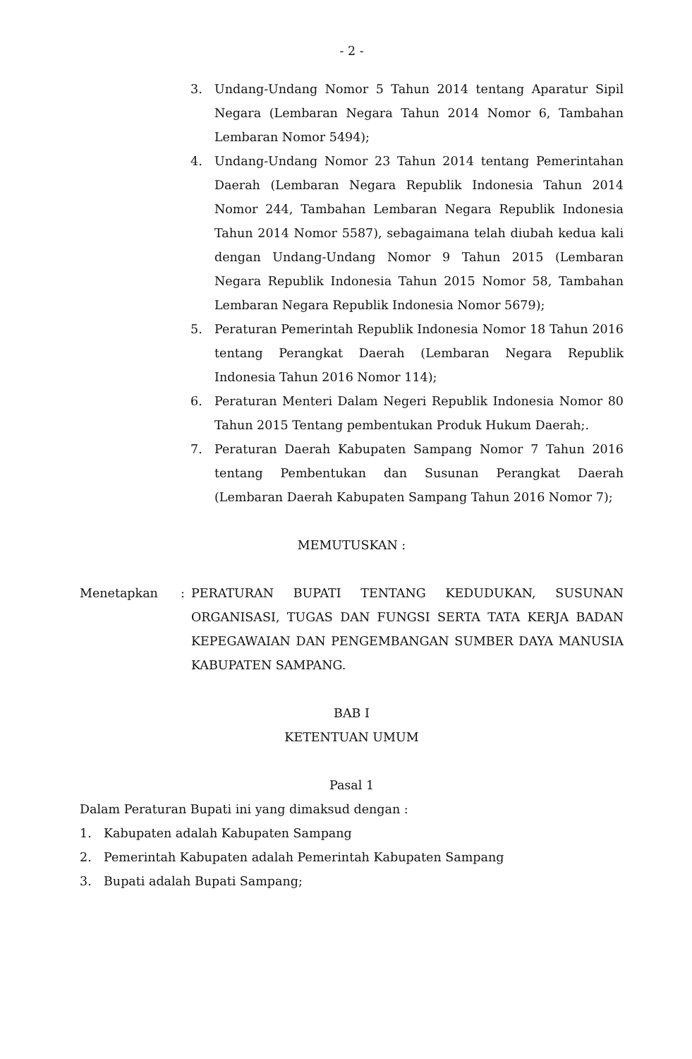- 2 -
3. Undang-Undang Nomor 5 Tahun 2014 tentang Aparatur Sipil Negara (Lembaran Negara Tahun 2014 Nomor 6, Tambahan Lembaran Nomor 5494);
4. Undang-Undang Nomor 23 Tahun 2014 tentang Pemerintahan Daerah (Lembaran Negara Republik Indonesia Tahun 2014 Nomor 244, Tambahan Lembaran Negara Republik Indonesia Tahun 2014 Nomor 5587), sebagaimana telah diubah kedua kali dengan Undang-Undang Nomor 9 Tahun 2015 (Lembaran Negara Republik Indonesia Tahun 2015 Nomor 58, Tambahan Lembaran Negara Republik Indonesia Nomor 5679);
5. Peraturan Pemerintah Republik Indonesia Nomor 18 Tahun 2016 tentang Perangkat Daerah (Lembaran Negara Republik Indonesia Tahun 2016 Nomor 114);
6. Peraturan Menteri Dalam Negeri Republik Indonesia Nomor 80 Tahun 2015 Tentang pembentukan Produk Hukum Daerah;.
7. Peraturan Daerah Kabupaten Sampang Nomor 7 Tahun 2016 tentang Pembentukan dan Susunan Perangkat Daerah (Lembaran Daerah Kabupaten Sampang Tahun 2016 Nomor 7);
MEMUTUSKAN :
Menetapkan: PERATURAN BUPATI TENTANG KEDUDUKAN, SUSUNAN ORGANISASI, TUGAS DAN FUNGSI SERTA TATA KERJA BADAN KEPEGAWAIAN DAN PENGEMBANGAN SUMBER DAYA MANUSIA KABUPATEN SAMPANG.
BAB I
KETENTUAN UMUM
Pasal 1
Dalam Peraturan Bupati ini yang dimaksud dengan :
1. Kabupaten adalah Kabupaten Sampang
2. Pemerintah Kabupaten adalah Pemerintah Kabupaten Sampang
3. Bupati adalah Bupati Sampang;